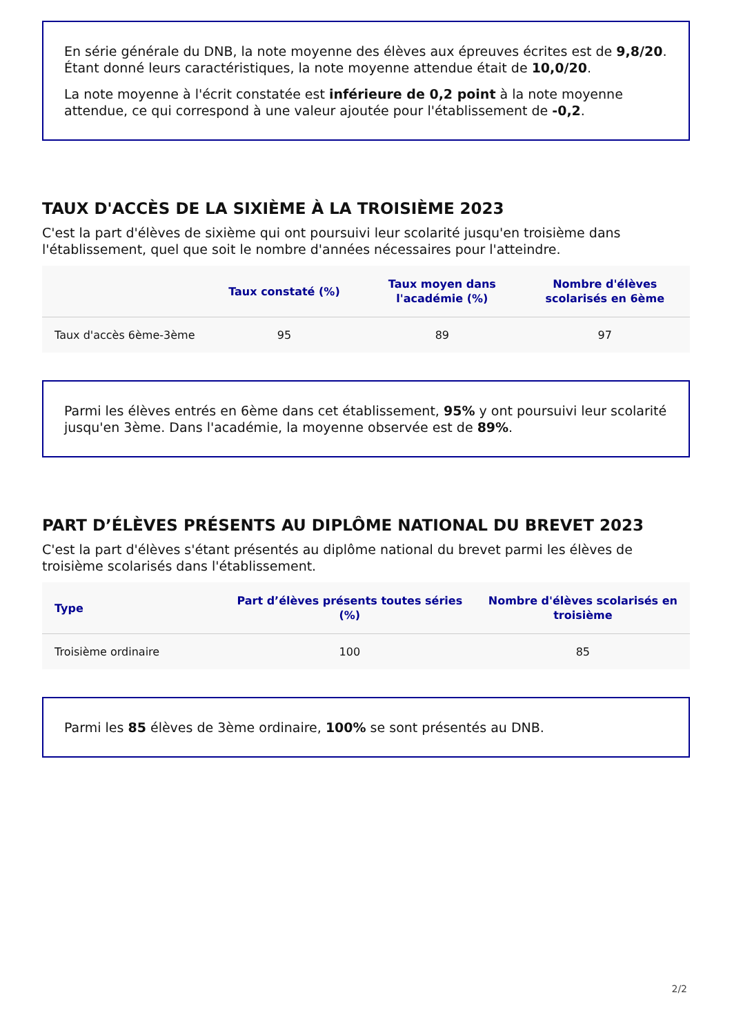En série générale du DNB, la note moyenne des élèves aux épreuves écrites est de 9,8/20. Étant donné leurs caractéristiques, la note moyenne attendue était de 10,0/20.
La note moyenne à l'écrit constatée est inférieure de 0,2 point à la note moyenne attendue, ce qui correspond à une valeur ajoutée pour l'établissement de -0,2.
TAUX D'ACCÈS DE LA SIXIÈME À LA TROISIÈME 2023
C'est la part d'élèves de sixième qui ont poursuivi leur scolarité jusqu'en troisième dans l'établissement, quel que soit le nombre d'années nécessaires pour l'atteindre.
| | Taux constaté (%) | Taux moyen dans l'académie (%) | Nombre d'élèves scolarisés en 6ème |
| --- | --- | --- | --- |
| Taux d'accès 6ème-3ème | 95 | 89 | 97 |
Parmi les élèves entrés en 6ème dans cet établissement, 95% y ont poursuivi leur scolarité jusqu'en 3ème. Dans l'académie, la moyenne observée est de 89%.
PART D’ÉLÈVES PRÉSENTS AU DIPLÔME NATIONAL DU BREVET 2023
C'est la part d'élèves s'étant présentés au diplôme national du brevet parmi les élèves de troisième scolarisés dans l'établissement.
| Type | Part d’élèves présents toutes séries (%) | Nombre d'élèves scolarisés en troisième |
| --- | --- | --- |
| Troisième ordinaire | 100 | 85 |
Parmi les 85 élèves de 3ème ordinaire, 100% se sont présentés au DNB.
2/2